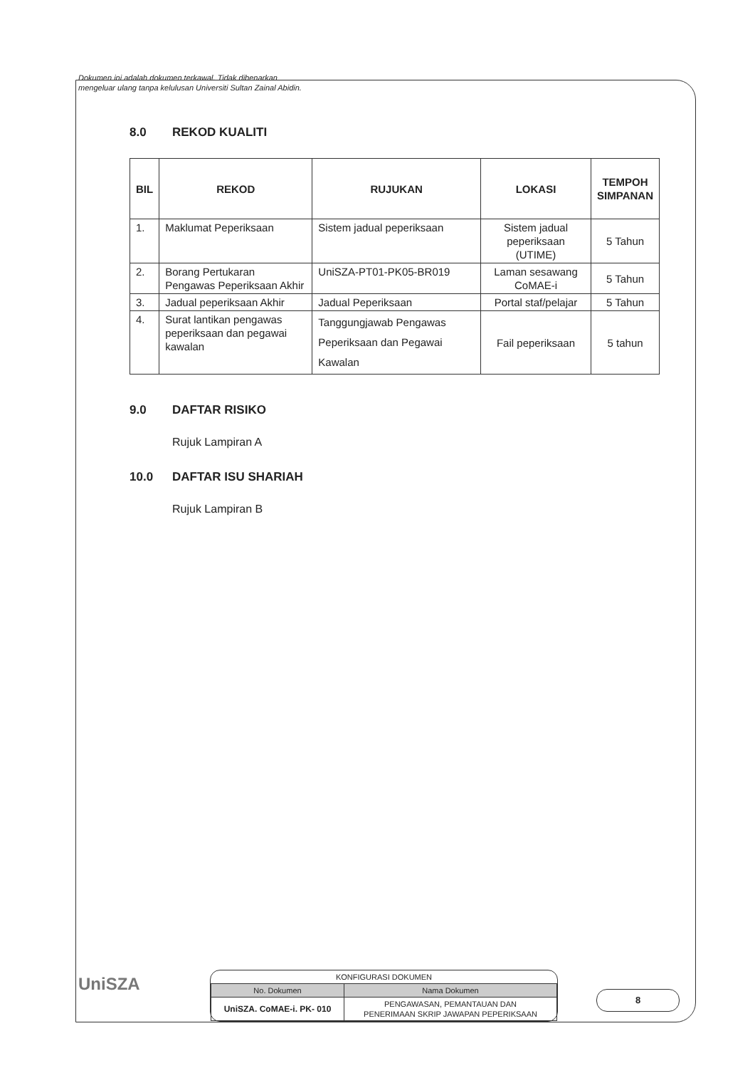Dokumen ini adalah dokumen terkawal. Tidak dibenarkan
mengeluar ulang tanpa kelulusan Universiti Sultan Zainal Abidin.
8.0 REKOD KUALITI
| BIL | REKOD | RUJUKAN | LOKASI | TEMPOH SIMPANAN |
| --- | --- | --- | --- | --- |
| 1. | Maklumat Peperiksaan | Sistem jadual peperiksaan | Sistem jadual peperiksaan (UTIME) | 5 Tahun |
| 2. | Borang Pertukaran Pengawas Peperiksaan Akhir | UniSZA-PT01-PK05-BR019 | Laman sesawang CoMAE-i | 5 Tahun |
| 3. | Jadual peperiksaan Akhir | Jadual Peperiksaan | Portal staf/pelajar | 5 Tahun |
| 4. | Surat lantikan pengawas peperiksaan dan pegawai kawalan | Tanggungjawab Pengawas Peperiksaan dan Pegawai Kawalan | Fail peperiksaan | 5 tahun |
9.0 DAFTAR RISIKO
Rujuk Lampiran A
10.0 DAFTAR ISU SHARIAH
Rujuk Lampiran B
UniSZA
| KONFIGURASI DOKUMEN | |
| No. Dokumen | Nama Dokumen |
| UniSZA. CoMAE-i. PK- 010 | PENGAWASAN, PEMANTAUAN DAN PENERIMAAN SKRIP JAWAPAN PEPERIKSAAN |
8